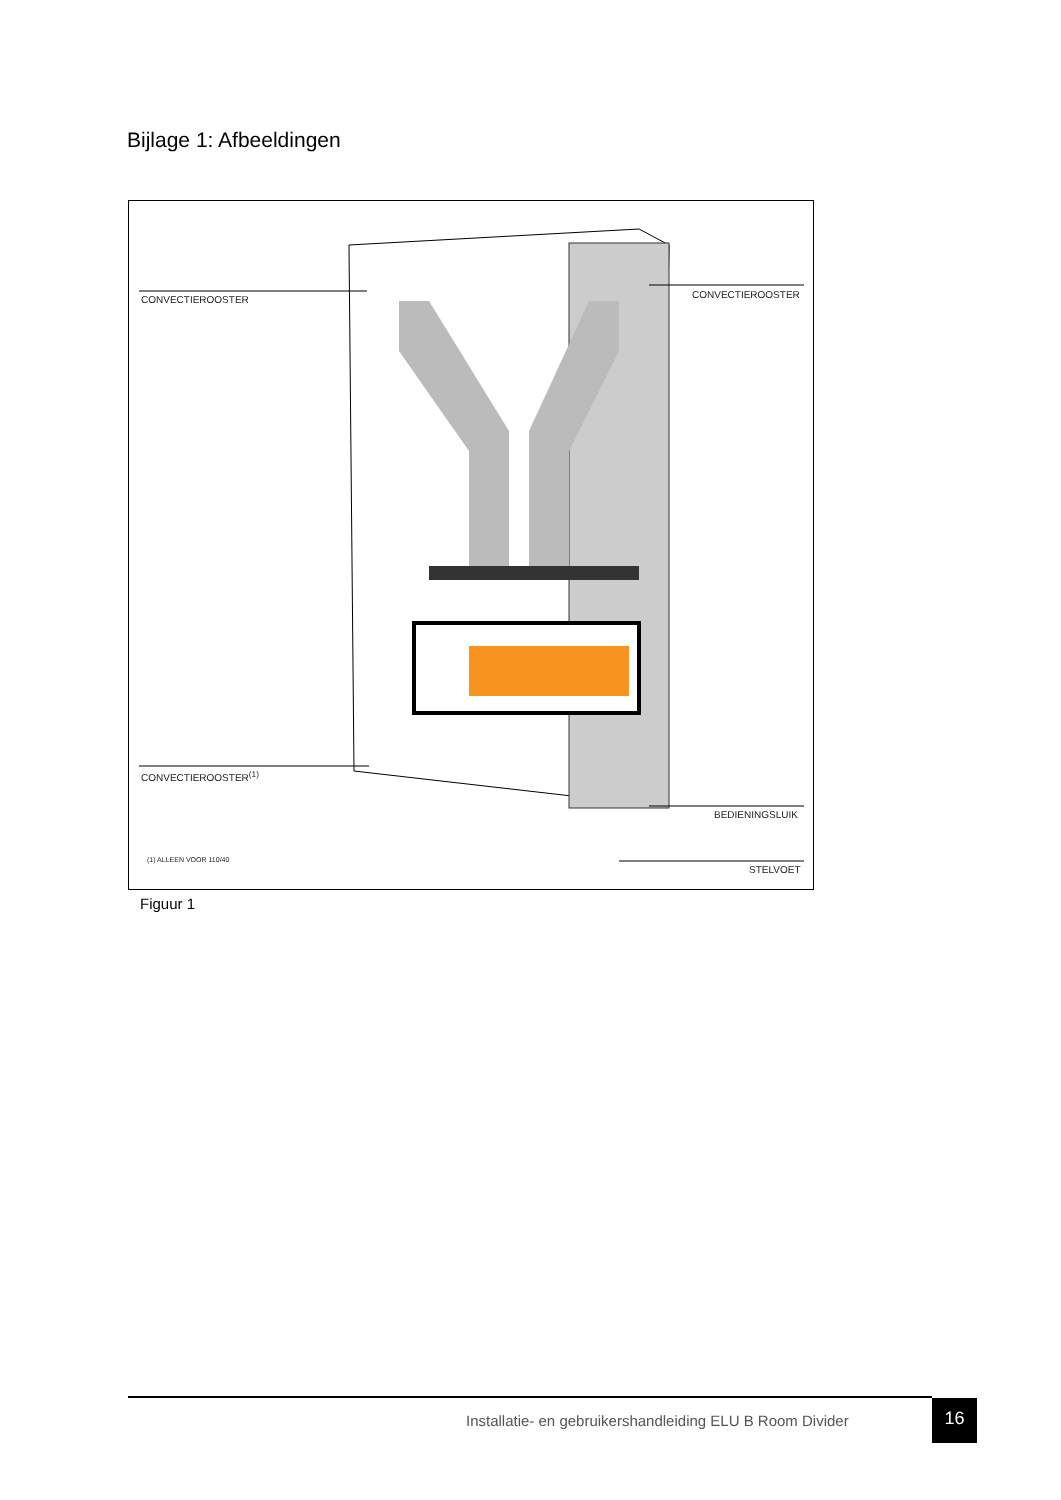Bijlage 1: Afbeeldingen
CONVECTIEROOSTER CONVECTIEROOSTER
CONVECTIEROOSTER<sup>(1)</sup>
BEDIENINGSLUIK
(1) ALLEEN VOOR 110/40
STELVOET
Figuur 1
Installatie- en gebruikershandleiding ELU B Room Divider
16